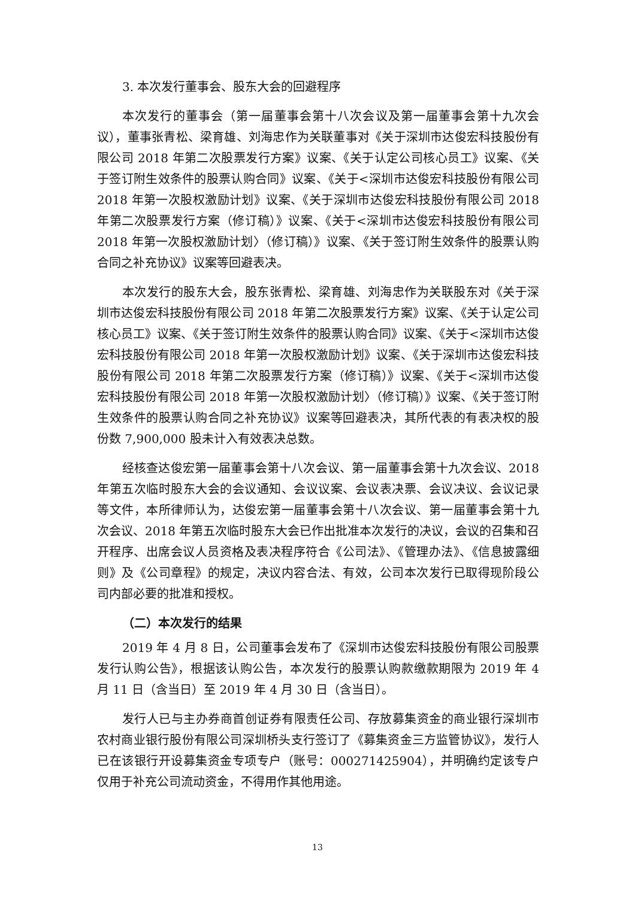3. 本次发行董事会、股东大会的回避程序
本次发行的董事会（第一届董事会第十八次会议及第一届董事会第十九次会议），董事张青松、梁育雄、刘海忠作为关联董事对《关于深圳市达俊宏科技股份有限公司 2018 年第二次股票发行方案》议案、《关于认定公司核心员工》议案、《关于签订附生效条件的股票认购合同》议案、《关于<深圳市达俊宏科技股份有限公司 2018 年第一次股权激励计划》议案、《关于深圳市达俊宏科技股份有限公司 2018 年第二次股票发行方案（修订稿）》议案、《关于<深圳市达俊宏科技股份有限公司 2018 年第一次股权激励计划〉（修订稿）》议案、《关于签订附生效条件的股票认购合同之补充协议》议案等回避表决。
本次发行的股东大会，股东张青松、梁育雄、刘海忠作为关联股东对《关于深圳市达俊宏科技股份有限公司 2018 年第二次股票发行方案》议案、《关于认定公司核心员工》议案、《关于签订附生效条件的股票认购合同》议案、《关于<深圳市达俊宏科技股份有限公司 2018 年第一次股权激励计划》议案、《关于深圳市达俊宏科技股份有限公司 2018 年第二次股票发行方案（修订稿）》议案、《关于<深圳市达俊宏科技股份有限公司 2018 年第一次股权激励计划〉（修订稿）》议案、《关于签订附生效条件的股票认购合同之补充协议》议案等回避表决，其所代表的有表决权的股份数 7,900,000 股未计入有效表决总数。
经核查达俊宏第一届董事会第十八次会议、第一届董事会第十九次会议、2018 年第五次临时股东大会的会议通知、会议议案、会议表决票、会议决议、会议记录等文件，本所律师认为，达俊宏第一届董事会第十八次会议、第一届董事会第十九次会议、2018 年第五次临时股东大会已作出批准本次发行的决议，会议的召集和召开程序、出席会议人员资格及表决程序符合《公司法》、《管理办法》、《信息披露细则》及《公司章程》的规定，决议内容合法、有效，公司本次发行已取得现阶段公司内部必要的批准和授权。
（二）本次发行的结果
2019 年 4 月 8 日，公司董事会发布了《深圳市达俊宏科技股份有限公司股票发行认购公告》，根据该认购公告，本次发行的股票认购款缴款期限为 2019 年 4 月 11 日（含当日）至 2019 年 4 月 30 日（含当日）。
发行人已与主办券商首创证券有限责任公司、存放募集资金的商业银行深圳市农村商业银行股份有限公司深圳桥头支行签订了《募集资金三方监管协议》，发行人已在该银行开设募集资金专项专户（账号：000271425904），并明确约定该专户仅用于补充公司流动资金，不得用作其他用途。
13